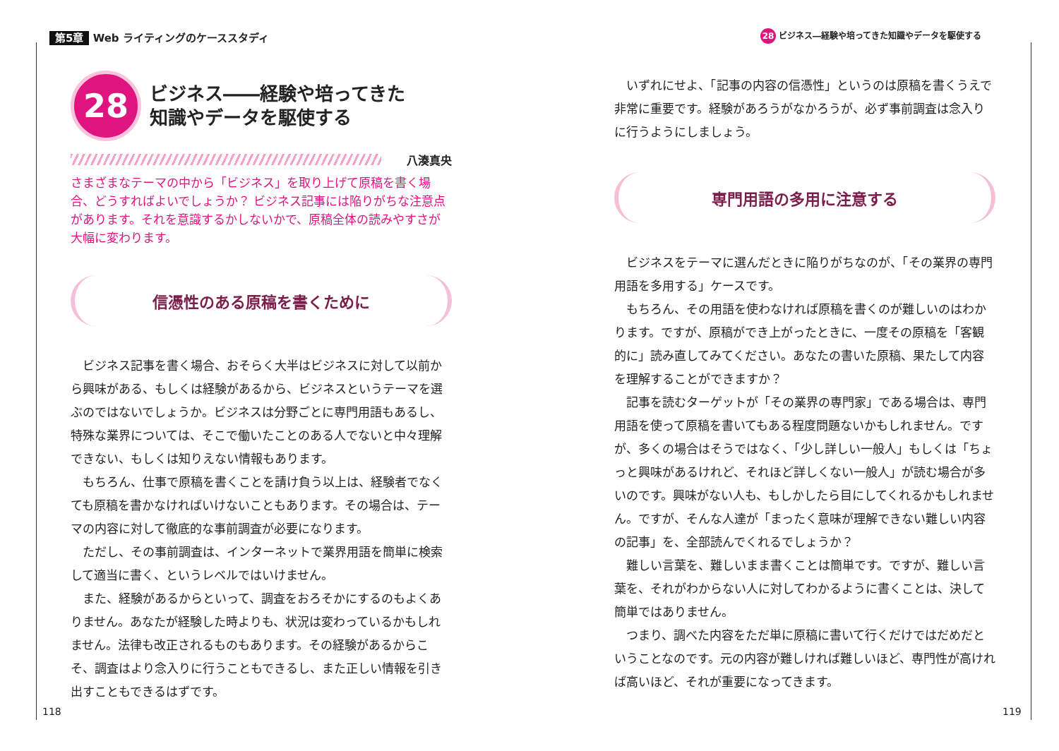第5章 Web ライティングのケーススタディ
28 ビジネス――経験や培ってきた
知識やデータを駆使する
八湊真央
さまざまなテーマの中から「ビジネス」を取り上げて原稿を書く場合、どうすればよいでしょうか？ ビジネス記事には陥りがちな注意点があります。それを意識するかしないかで、原稿全体の読みやすさが大幅に変わります。
信憑性のある原稿を書くために
ビジネス記事を書く場合、おそらく大半はビジネスに対して以前から興味がある、もしくは経験があるから、ビジネスというテーマを選ぶのではないでしょうか。ビジネスは分野ごとに専門用語もあるし、特殊な業界については、そこで働いたことのある人でないと中々理解できない、もしくは知りえない情報もあります。
もちろん、仕事で原稿を書くことを請け負う以上は、経験者でなくても原稿を書かなければいけないこともあります。その場合は、テーマの内容に対して徹底的な事前調査が必要になります。
ただし、その事前調査は、インターネットで業界用語を簡単に検索して適当に書く、というレベルではいけません。
また、経験があるからといって、調査をおろそかにするのもよくありません。あなたが経験した時よりも、状況は変わっているかもしれません。法律も改正されるものもあります。その経験があるからこそ、調査はより念入りに行うこともできるし、また正しい情報を引き出すこともできるはずです。
118
28 ビジネス―経験や培ってきた知識やデータを駆使する
いずれにせよ、「記事の内容の信憑性」というのは原稿を書くうえで非常に重要です。経験があろうがなかろうが、必ず事前調査は念入りに行うようにしましょう。
専門用語の多用に注意する
ビジネスをテーマに選んだときに陥りがちなのが、「その業界の専門用語を多用する」ケースです。
もちろん、その用語を使わなければ原稿を書くのが難しいのはわかります。ですが、原稿ができ上がったときに、一度その原稿を「客観的に」読み直してみてください。あなたの書いた原稿、果たして内容を理解することができますか？
記事を読むターゲットが「その業界の専門家」である場合は、専門用語を使って原稿を書いてもある程度問題ないかもしれません。ですが、多くの場合はそうではなく、「少し詳しい一般人」もしくは「ちょっと興味があるけれど、それほど詳しくない一般人」が読む場合が多いのです。興味がない人も、もしかしたら目にしてくれるかもしれません。ですが、そんな人達が「まったく意味が理解できない難しい内容の記事」を、全部読んでくれるでしょうか？
難しい言葉を、難しいまま書くことは簡単です。ですが、難しい言葉を、それがわからない人に対してわかるように書くことは、決して簡単ではありません。
つまり、調べた内容をただ単に原稿に書いて行くだけではだめだということなのです。元の内容が難しければ難しいほど、専門性が高ければ高いほど、それが重要になってきます。
119